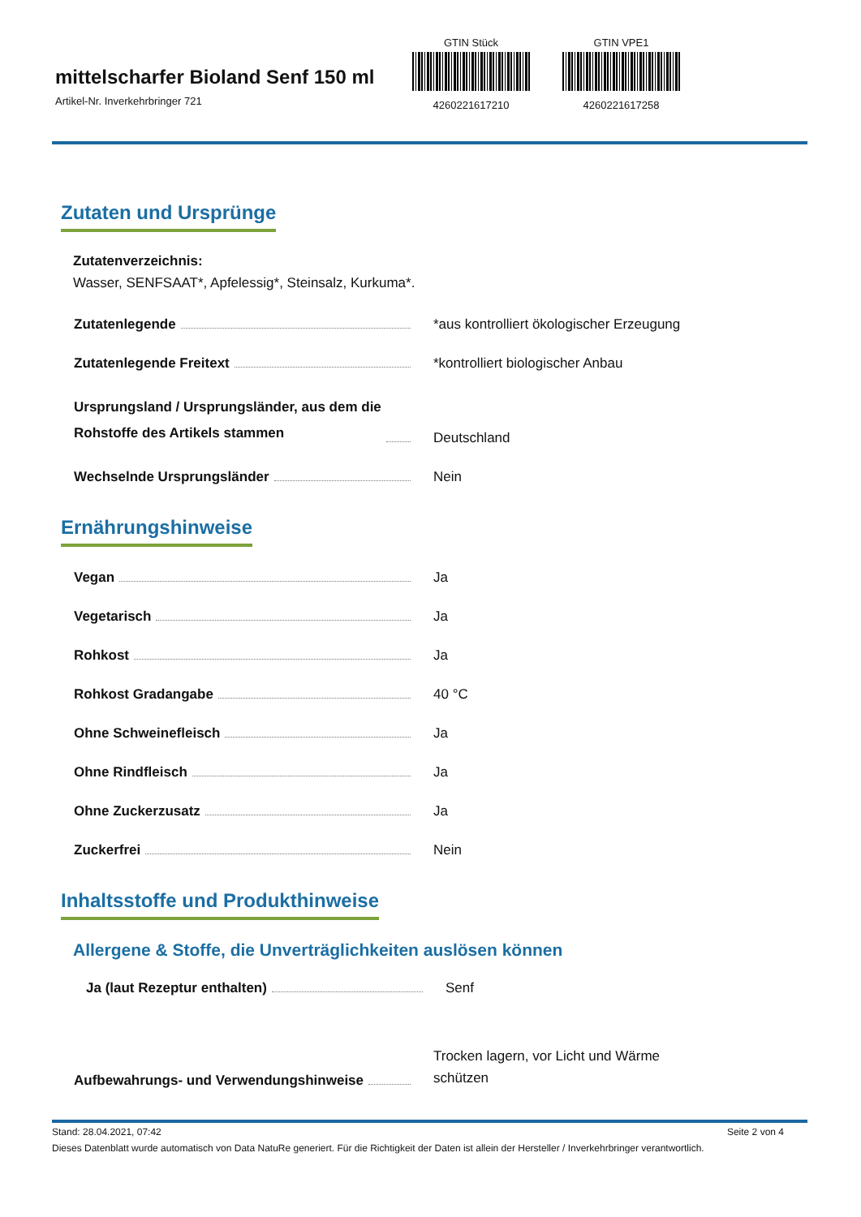mittelscharfer Bioland Senf 150 ml
Artikel-Nr. Inverkehrbringer 721
GTIN Stück
4260221617210
GTIN VPE1
4260221617258
Zutaten und Ursprünge
Zutatenverzeichnis:
Wasser, SENFSAAT*, Apfelessig*, Steinsalz, Kurkuma*.
Zutatenlegende *aus kontrolliert ökologischer Erzeugung
Zutatenlegende Freitext *kontrolliert biologischer Anbau
Ursprungsland / Ursprungsländer, aus dem die
Rohstoffe des Artikels stammen
Deutschland
Wechselnde Ursprungsländer Nein
Ernährungshinweise
Vegan Ja
Vegetarisch Ja
Rohkost Ja
Rohkost Gradangabe 40 °C
Ohne Schweinefleisch Ja
Ohne Rindfleisch Ja
Ohne Zuckerzusatz Ja
Zuckerfrei Nein
Inhaltsstoffe und Produkthinweise
Allergene & Stoffe, die Unverträglichkeiten auslösen können
Ja (laut Rezeptur enthalten) Senf
Aufbewahrungs- und Verwendungshinweise
Trocken lagern, vor Licht und Wärme schützen
Stand: 28.04.2021, 07:42 Seite 2 von 4
Dieses Datenblatt wurde automatisch von Data NatuRe generiert. Für die Richtigkeit der Daten ist allein der Hersteller / Inverkehrbringer verantwortlich.